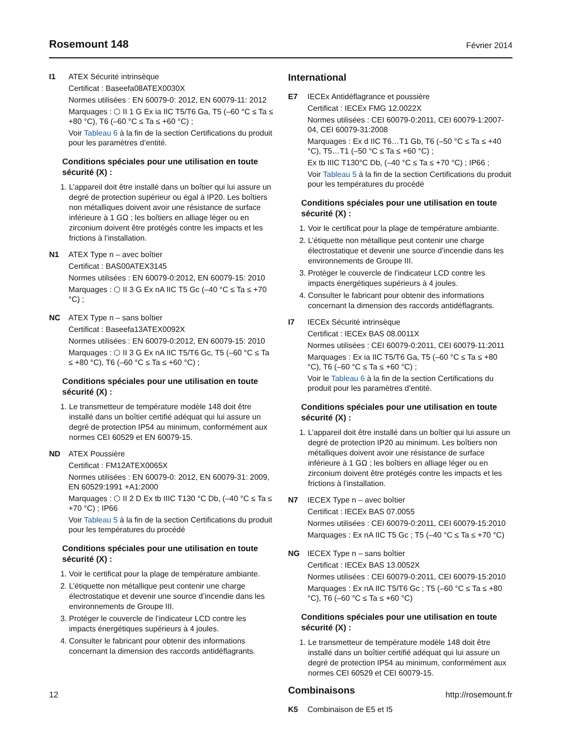Rosemount 148
Février 2014
I1 ATEX Sécurité intrinsèque
Certificat : Baseefa08ATEX0030X
Normes utilisées : EN 60079-0: 2012, EN 60079-11: 2012
Marquages : ⬡ II 1 G Ex ia IIC T5/T6 Ga, T5 (–60 °C ≤ Ta ≤ +80 °C), T6 (–60 °C ≤ Ta ≤ +60 °C) ;
Voir Tableau 6 à la fin de la section Certifications du produit pour les paramètres d’entité.
Conditions spéciales pour une utilisation en toute sécurité (X) :
1. L’appareil doit être installé dans un boîtier qui lui assure un degré de protection supérieur ou égal à IP20. Les boîtiers non métalliques doivent avoir une résistance de surface inférieure à 1 GΩ ; les boîtiers en alliage léger ou en zirconium doivent être protégés contre les impacts et les frictions à l’installation.
N1 ATEX Type n – avec boîtier
Certificat : BAS00ATEX3145
Normes utilisées : EN 60079-0:2012, EN 60079-15: 2010
Marquages : ⬡ II 3 G Ex nA IIC T5 Gc (–40 °C ≤ Ta ≤ +70 °C) ;
NC ATEX Type n – sans boîtier
Certificat : Baseefa13ATEX0092X
Normes utilisées : EN 60079-0:2012, EN 60079-15: 2010
Marquages : ⬡ II 3 G Ex nA IIC T5/T6 Gc, T5 (–60 °C ≤ Ta ≤ +80 °C), T6 (–60 °C ≤ Ta ≤ +60 °C) ;
Conditions spéciales pour une utilisation en toute sécurité (X) :
1. Le transmetteur de température modèle 148 doit être installé dans un boîtier certifié adéquat qui lui assure un degré de protection IP54 au minimum, conformément aux normes CEI 60529 et EN 60079-15.
ND ATEX Poussière
Certificat : FM12ATEX0065X
Normes utilisées : EN 60079-0: 2012, EN 60079-31: 2009, EN 60529:1991 +A1:2000
Marquages : ⬡ II 2 D Ex tb IIIC T130 °C Db, (–40 °C ≤ Ta ≤ +70 °C) ; IP66
Voir Tableau 5 à la fin de la section Certifications du produit pour les températures du procédé
Conditions spéciales pour une utilisation en toute sécurité (X) :
1. Voir le certificat pour la plage de température ambiante.
2. L’étiquette non métallique peut contenir une charge électrostatique et devenir une source d’incendie dans les environnements de Groupe III.
3. Protéger le couvercle de l’indicateur LCD contre les impacts énergétiques supérieurs à 4 joules.
4. Consulter le fabricant pour obtenir des informations concernant la dimension des raccords antidéflagrants.
International
E7 IECEx Antidéflagrance et poussière
Certificat : IECEx FMG 12.0022X
Normes utilisées : CEI 60079-0:2011, CEI 60079-1:2007-04, CEI 60079-31:2008
Marquages : Ex d IIC T6…T1 Gb, T6 (–50 °C ≤ Ta ≤ +40 °C), T5…T1 (–50 °C ≤ Ta ≤ +60 °C) ;
Ex tb IIIC T130°C Db, (–40 °C ≤ Ta ≤ +70 °C) ; IP66 ;
Voir Tableau 5 à la fin de la section Certifications du produit pour les températures du procédé
Conditions spéciales pour une utilisation en toute sécurité (X) :
1. Voir le certificat pour la plage de température ambiante.
2. L’étiquette non métallique peut contenir une charge électrostatique et devenir une source d’incendie dans les environnements de Groupe III.
3. Protéger le couvercle de l’indicateur LCD contre les impacts énergétiques supérieurs à 4 joules.
4. Consulter le fabricant pour obtenir des informations concernant la dimension des raccords antidéflagrants.
I7 IECEx Sécurité intrinsèque
Certificat : IECEx BAS 08.0011X
Normes utilisées : CEI 60079-0:2011, CEI 60079-11:2011
Marquages : Ex ia IIC T5/T6 Ga, T5 (–60 °C ≤ Ta ≤ +80 °C), T6 (–60 °C ≤ Ta ≤ +60 °C) ;
Voir le Tableau 6 à la fin de la section Certifications du produit pour les paramètres d’entité.
Conditions spéciales pour une utilisation en toute sécurité (X) :
1. L’appareil doit être installé dans un boîtier qui lui assure un degré de protection IP20 au minimum. Les boîtiers non métalliques doivent avoir une résistance de surface inférieure à 1 GΩ ; les boîtiers en alliage léger ou en zirconium doivent être protégés contre les impacts et les frictions à l’installation.
N7 IECEX Type n – avec boîtier
Certificat : IECEx BAS 07.0055
Normes utilisées : CEI 60079-0:2011, CEI 60079-15:2010
Marquages : Ex nA IIC T5 Gc ; T5 (–40 °C ≤ Ta ≤ +70 °C)
NG IECEX Type n – sans boîtier
Certificat : IECEx BAS 13.0052X
Normes utilisées : CEI 60079-0:2011, CEI 60079-15:2010
Marquages : Ex nA IIC T5/T6 Gc ; T5 (–60 °C ≤ Ta ≤ +80 °C), T6 (–60 °C ≤ Ta ≤ +60 °C)
Conditions spéciales pour une utilisation en toute sécurité (X) :
1. Le transmetteur de température modèle 148 doit être installé dans un boîtier certifié adéquat qui lui assure un degré de protection IP54 au minimum, conformément aux normes CEI 60529 et CEI 60079-15.
Combinaisons
K5 Combinaison de E5 et I5
12 http://rosemount.fr